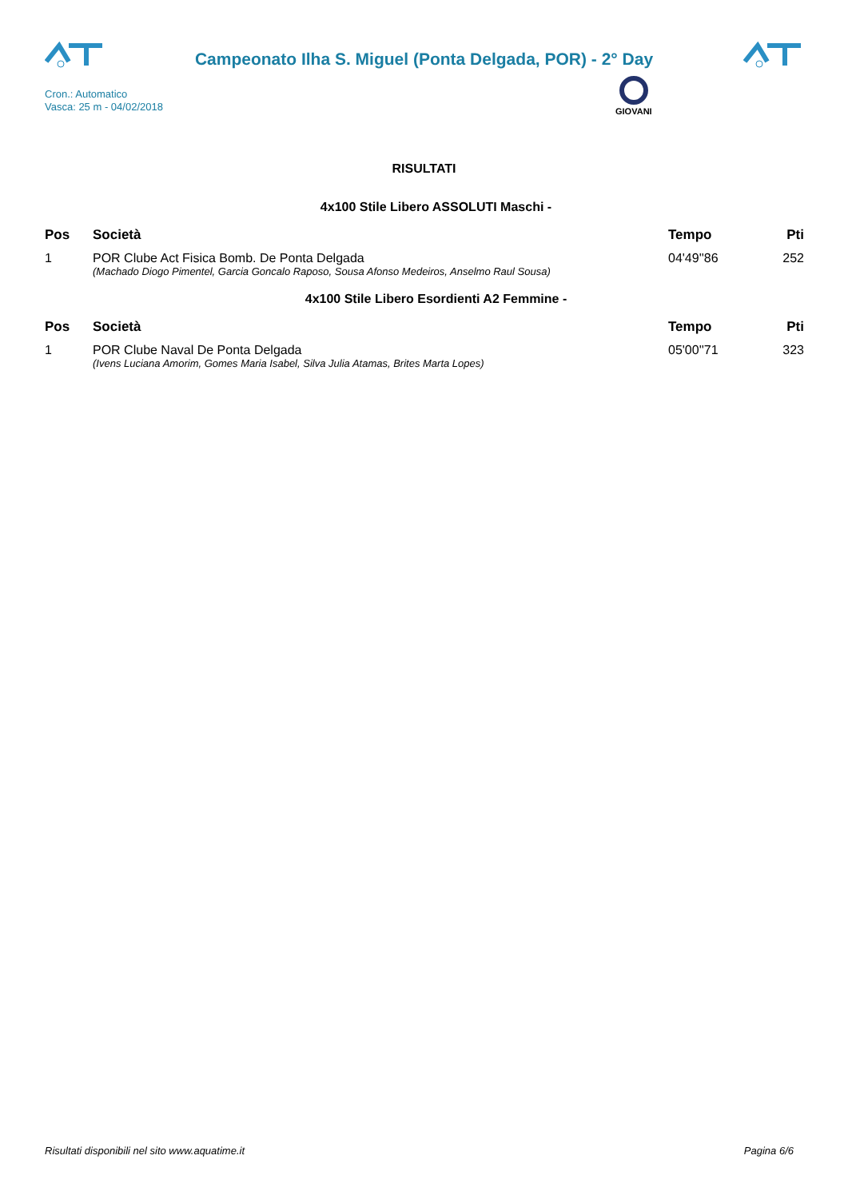Campeonato Ilha S. Miguel (Ponta Delgada, POR) - 2° Day
Cron.: Automatico
Vasca: 25 m - 04/02/2018
GIOVANI
RISULTATI
4x100 Stile Libero ASSOLUTI Maschi -
| Pos | Società | Tempo | Pti |
| --- | --- | --- | --- |
| 1 | POR Clube Act Fisica Bomb. De Ponta Delgada | 04'49''86 | 252 |
| | (Machado Diogo Pimentel, Garcia Goncalo Raposo, Sousa Afonso Medeiros, Anselmo Raul Sousa) | | |
4x100 Stile Libero Esordienti A2 Femmine -
| Pos | Società | Tempo | Pti |
| --- | --- | --- | --- |
| 1 | POR Clube Naval De Ponta Delgada | 05'00''71 | 323 |
| | (Ivens Luciana Amorim, Gomes Maria Isabel, Silva Julia Atamas, Brites Marta Lopes) | | |
Risultati disponibili nel sito www.aquatime.it Pagina 6/6